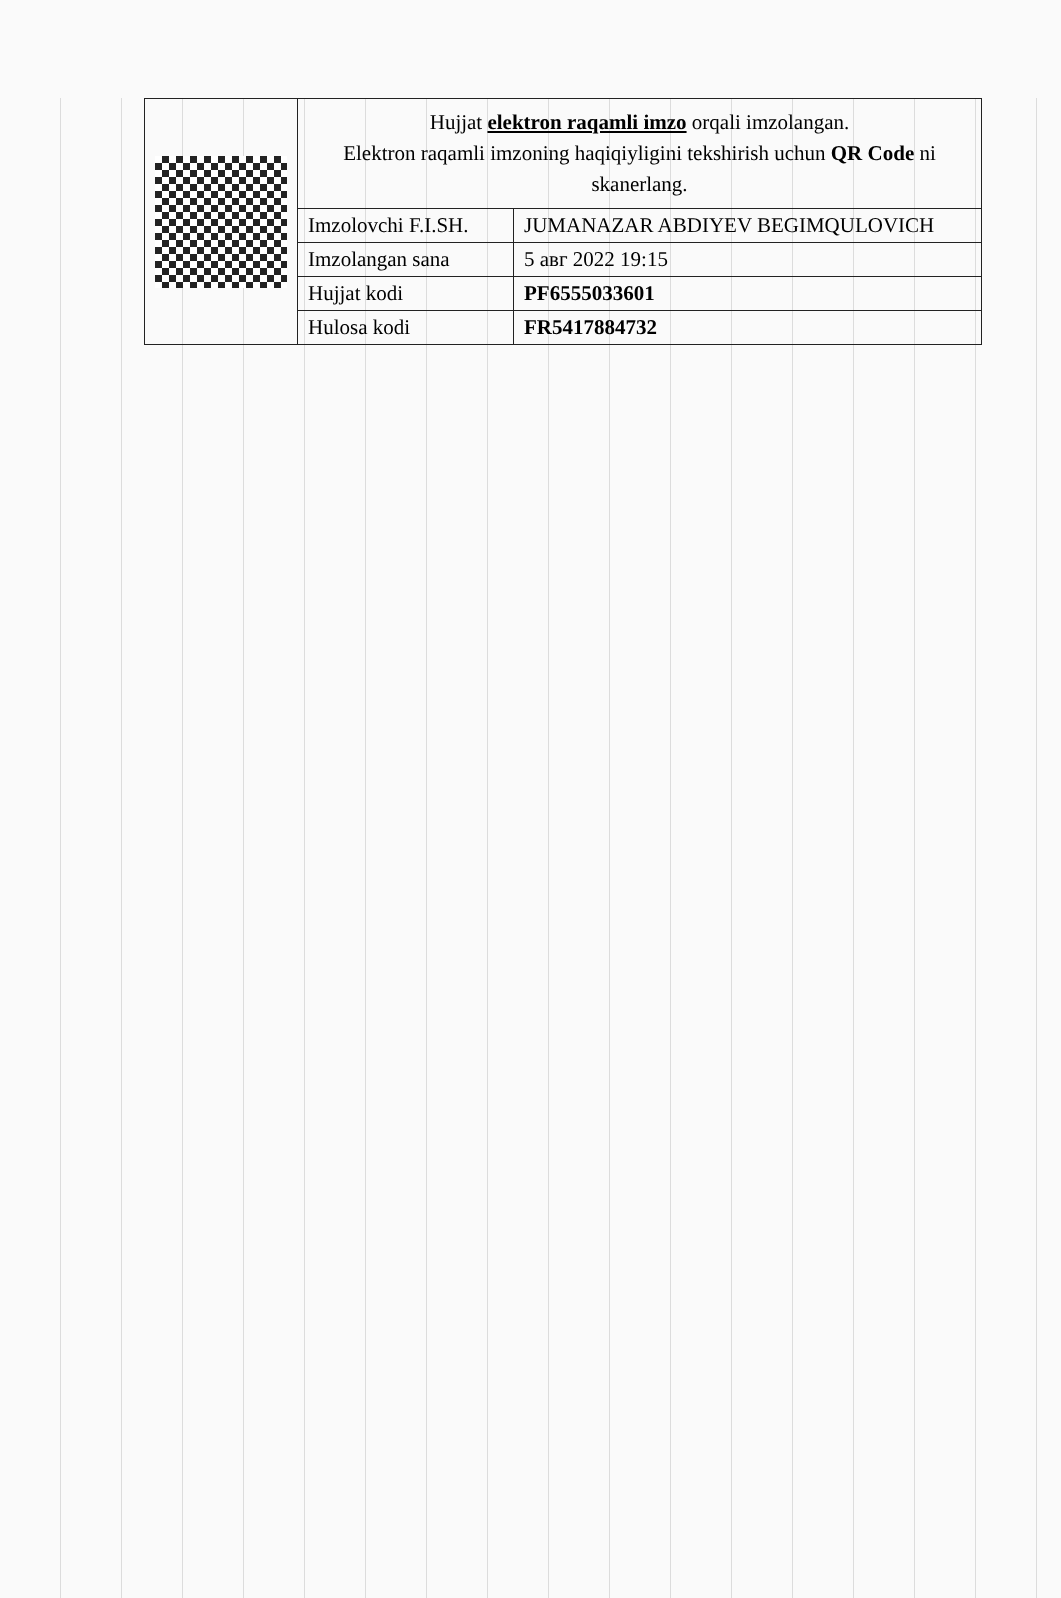Hujjat elektron raqamli imzo orqali imzolangan.
Elektron raqamli imzoning haqiqiyligini tekshirish uchun QR Code ni skanerlang.
| Imzolovchi F.I.SH. | JUMANAZAR ABDIYEV BEGIMQULOVICH |
| Imzolangan sana | 5 авг 2022 19:15 |
| Hujjat kodi | PF6555033601 |
| Hulosa kodi | FR5417884732 |